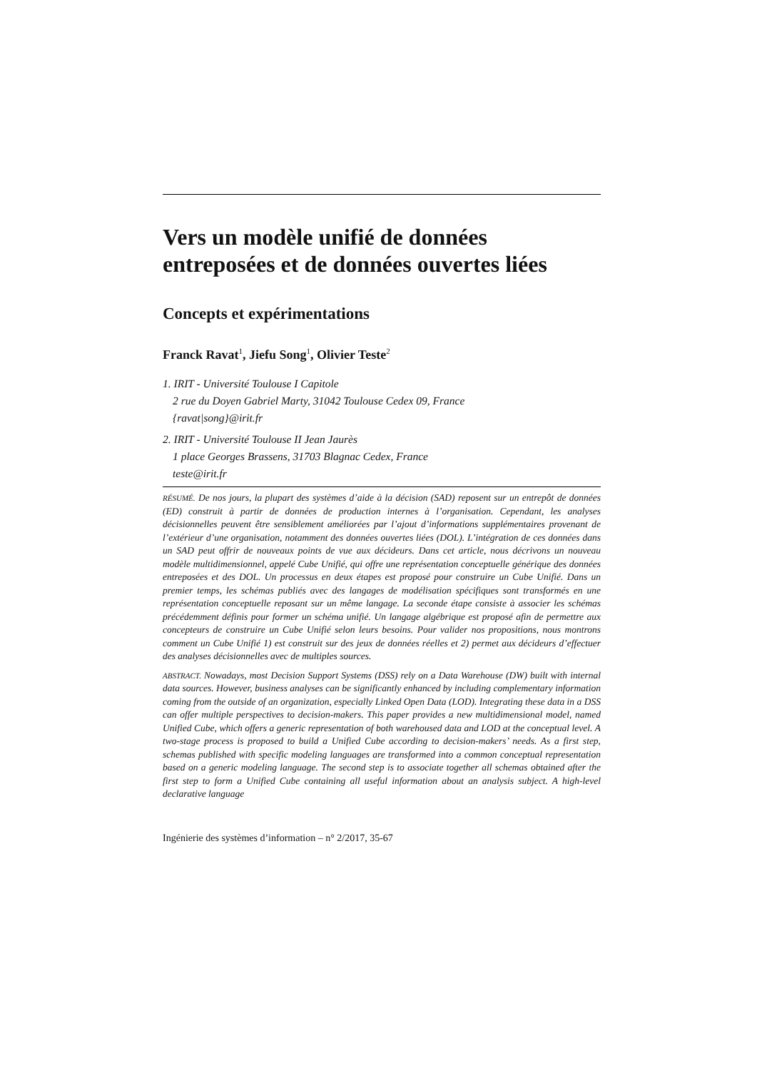Vers un modèle unifié de données entreposées et de données ouvertes liées
Concepts et expérimentations
Franck Ravat<sup>1</sup>, Jiefu Song<sup>1</sup>, Olivier Teste<sup>2</sup>
1. IRIT - Université Toulouse I Capitole
2 rue du Doyen Gabriel Marty, 31042 Toulouse Cedex 09, France
{ravat|song}@irit.fr
2. IRIT - Université Toulouse II Jean Jaurès
1 place Georges Brassens, 31703 Blagnac Cedex, France
teste@irit.fr
RÉSUMÉ. De nos jours, la plupart des systèmes d’aide à la décision (SAD) reposent sur un entrepôt de données (ED) construit à partir de données de production internes à l’organisation. Cependant, les analyses décisionnelles peuvent être sensiblement améliorées par l’ajout d’informations supplémentaires provenant de l’extérieur d’une organisation, notamment des données ouvertes liées (DOL). L’intégration de ces données dans un SAD peut offrir de nouveaux points de vue aux décideurs. Dans cet article, nous décrivons un nouveau modèle multidimensionnel, appelé Cube Unifié, qui offre une représentation conceptuelle générique des données entreposées et des DOL. Un processus en deux étapes est proposé pour construire un Cube Unifié. Dans un premier temps, les schémas publiés avec des langages de modélisation spécifiques sont transformés en une représentation conceptuelle reposant sur un même langage. La seconde étape consiste à associer les schémas précédemment définis pour former un schéma unifié. Un langage algébrique est proposé afin de permettre aux concepteurs de construire un Cube Unifié selon leurs besoins. Pour valider nos propositions, nous montrons comment un Cube Unifié 1) est construit sur des jeux de données réelles et 2) permet aux décideurs d’effectuer des analyses décisionnelles avec de multiples sources.
ABSTRACT. Nowadays, most Decision Support Systems (DSS) rely on a Data Warehouse (DW) built with internal data sources. However, business analyses can be significantly enhanced by including complementary information coming from the outside of an organization, especially Linked Open Data (LOD). Integrating these data in a DSS can offer multiple perspectives to decision-makers. This paper provides a new multidimensional model, named Unified Cube, which offers a generic representation of both warehoused data and LOD at the conceptual level. A two-stage process is proposed to build a Unified Cube according to decision-makers’ needs. As a first step, schemas published with specific modeling languages are transformed into a common conceptual representation based on a generic modeling language. The second step is to associate together all schemas obtained after the first step to form a Unified Cube containing all useful information about an analysis subject. A high-level declarative language
Ingénierie des systèmes d’information – n° 2/2017, 35-67